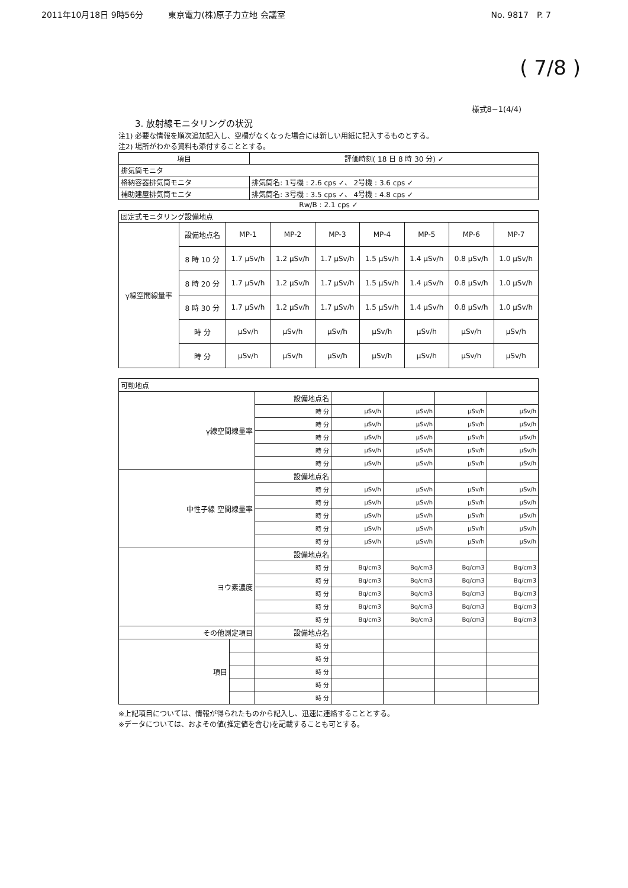2011年10月18日 9時56分　　　東京電力(株)原子力立地 会議室 No. 9817　P. 7
( 7/8 )
様式8−1(4/4)
3. 放射線モニタリングの状況
注1) 必要な情報を順次追加記入し、空欄がなくなった場合には新しい用紙に記入するものとする。
注2) 場所がわかる資料も添付することとする。
| 項目 | 評価時刻( 18 日 8 時 30 分) ✓ |
| 排気筒モニタ | |
| 格納容器排気筒モニタ | 排気筒名: 1号機 : 2.6 cps ✓、 2号機 : 3.6 cps ✓ |
| 補助建屋排気筒モニタ | 排気筒名: 3号機 : 3.5 cps ✓、 4号機 : 4.8 cps ✓ |
Rw/B : 2.1 cps ✓
| 固定式モニタリング設備地点 | | | | | | | | |
| γ線空間線量率 | 設備地点名 | MP-1 | MP-2 | MP-3 | MP-4 | MP-5 | MP-6 | MP-7 |
| | 8 時 10 分 | 1.7 μSv/h | 1.2 μSv/h | 1.7 μSv/h | 1.5 μSv/h | 1.4 μSv/h | 0.8 μSv/h | 1.0 μSv/h |
| | 8 時 20 分 | 1.7 μSv/h | 1.2 μSv/h | 1.7 μSv/h | 1.5 μSv/h | 1.4 μSv/h | 0.8 μSv/h | 1.0 μSv/h |
| | 8 時 30 分 | 1.7 μSv/h | 1.2 μSv/h | 1.7 μSv/h | 1.5 μSv/h | 1.4 μSv/h | 0.8 μSv/h | 1.0 μSv/h |
| | 時 分 | μSv/h | μSv/h | μSv/h | μSv/h | μSv/h | μSv/h | μSv/h |
| | 時 分 | μSv/h | μSv/h | μSv/h | μSv/h | μSv/h | μSv/h | μSv/h |
| 可動地点 | | | | | | |
| γ線空間線量率 | | 設備地点名 | | | | |
| | | 時 分 | μSv/h | μSv/h | μSv/h | μSv/h |
| | | 時 分 | μSv/h | μSv/h | μSv/h | μSv/h |
| | | 時 分 | μSv/h | μSv/h | μSv/h | μSv/h |
| | | 時 分 | μSv/h | μSv/h | μSv/h | μSv/h |
| | | 時 分 | μSv/h | μSv/h | μSv/h | μSv/h |
| 中性子線 空間線量率 | | 設備地点名 | | | | |
| | | 時 分 | μSv/h | μSv/h | μSv/h | μSv/h |
| | | 時 分 | μSv/h | μSv/h | μSv/h | μSv/h |
| | | 時 分 | μSv/h | μSv/h | μSv/h | μSv/h |
| | | 時 分 | μSv/h | μSv/h | μSv/h | μSv/h |
| | | 時 分 | μSv/h | μSv/h | μSv/h | μSv/h |
| ヨウ素濃度 | | 設備地点名 | | | | |
| | | 時 分 | Bq/cm3 | Bq/cm3 | Bq/cm3 | Bq/cm3 |
| | | 時 分 | Bq/cm3 | Bq/cm3 | Bq/cm3 | Bq/cm3 |
| | | 時 分 | Bq/cm3 | Bq/cm3 | Bq/cm3 | Bq/cm3 |
| | | 時 分 | Bq/cm3 | Bq/cm3 | Bq/cm3 | Bq/cm3 |
| | | 時 分 | Bq/cm3 | Bq/cm3 | Bq/cm3 | Bq/cm3 |
| その他測定項目 | | 設備地点名 | | | | |
| 項目 | | 時 分 | | | | |
| | | 時 分 | | | | |
| | | 時 分 | | | | |
| | | 時 分 | | | | |
| | | 時 分 | | | | |
※上記項目については、情報が得られたものから記入し、迅速に連絡することとする。
※データについては、およその値(推定値を含む)を記載することも可とする。